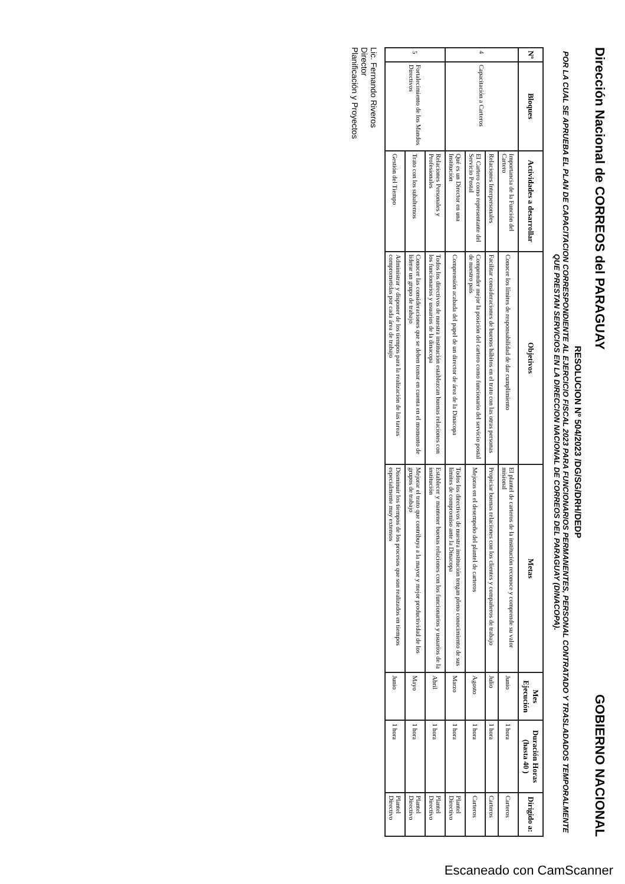Dirección Nacional de CORREOS del PARAGUAY
GOBIERNO NACIONAL
RESOLUCION Nº 504/2023 /DG/SG/DRH/DEDP
POR LA CUAL SE APRUEBA EL PLAN DE CAPACITACION CORRESPONDIENTE AL EJERCICIO FISCAL 2023 PARA FUNCIONARIOS PERMANENTES, PERSONAL CONTRATADO Y TRASLADADOS TEMPORALMENTE QUE PRESTAN SERVICIOS EN LA DIRECCION NACIONAL DE CORREOS DEL PARAGUAY (DINACOPA).
| Nº | Bloques | Actividades a desarrollar | Objetivos | Metas | Mes Ejecución | Duración Horas (hasta 40 ) | Dirigido a: |
| --- | --- | --- | --- | --- | --- | --- | --- |
| 4 | Capacitación a Carteros | Importancia de la Función del Cartero | Conocer los límites de responsabilidad de dar cumplimiento | El plantel de carteros de la institución reconoce y comprende su valor misional | Junio | 1 hora | Carteros |
| | | Relaciones Interpersonales | Facilitar consideraciones de buenos hábitos en el trato con las otras personas | Propiciar buenas relaciones con los clientes y compañeros de trabajo | Julio | 1 hora | Carteros |
| | | El Cartero como representante del Servicio Postal | Comprender mejor la posición del cartero como funcionario del servicio postal de nuestro país | Mejoras en el desempeño del plantel de carteros | Agosto | 1 hora | Carteros |
| | | Qué es un Director en una Institución | Comprensión acabada del papel de un director de área de la Dinacopa | Todos los directivos de nuestra institución tengan pleno conocimiento de sus límites de compromiso ante la Dinacopa | Marzo | 1 hora | Plantel Directivo |
| 5 | Fortalecimiento de los Mandos Directivos | Relaciones Personales y Profesionales | Todos los directivos de nuestra institución establezcan buenas relaciones con los funcionarios y usuarios de la dinacopa | Establecer y mantener buenas relaciones con los funcionarios y usuarios de la institución | Abril | 1 hora | Plantel Directivo |
| | | Trato con los subalternos | Conocer las consideraciones que se deben tomar en cuenta en el momento de liderar un grupo de trabajo | Mejorar el trato que contribuya a la mayor y mejor productividad de los grupos de trabajo | Mayo | 1 hora | Plantel Directivo |
| | | Gestión del Tiempo | Administrar y disponer de los tiempos para la realización de las tareas comprometidas por cada área de trabajo | Disminuir los tiempos de los procesos que son realizados en tiempos especialmente muy extensos | Junio | 1 hora | Plantel Directivo |
Lic. Fernando Riveros
Director
Planificación y Proyectos
Escaneado con CamScanner